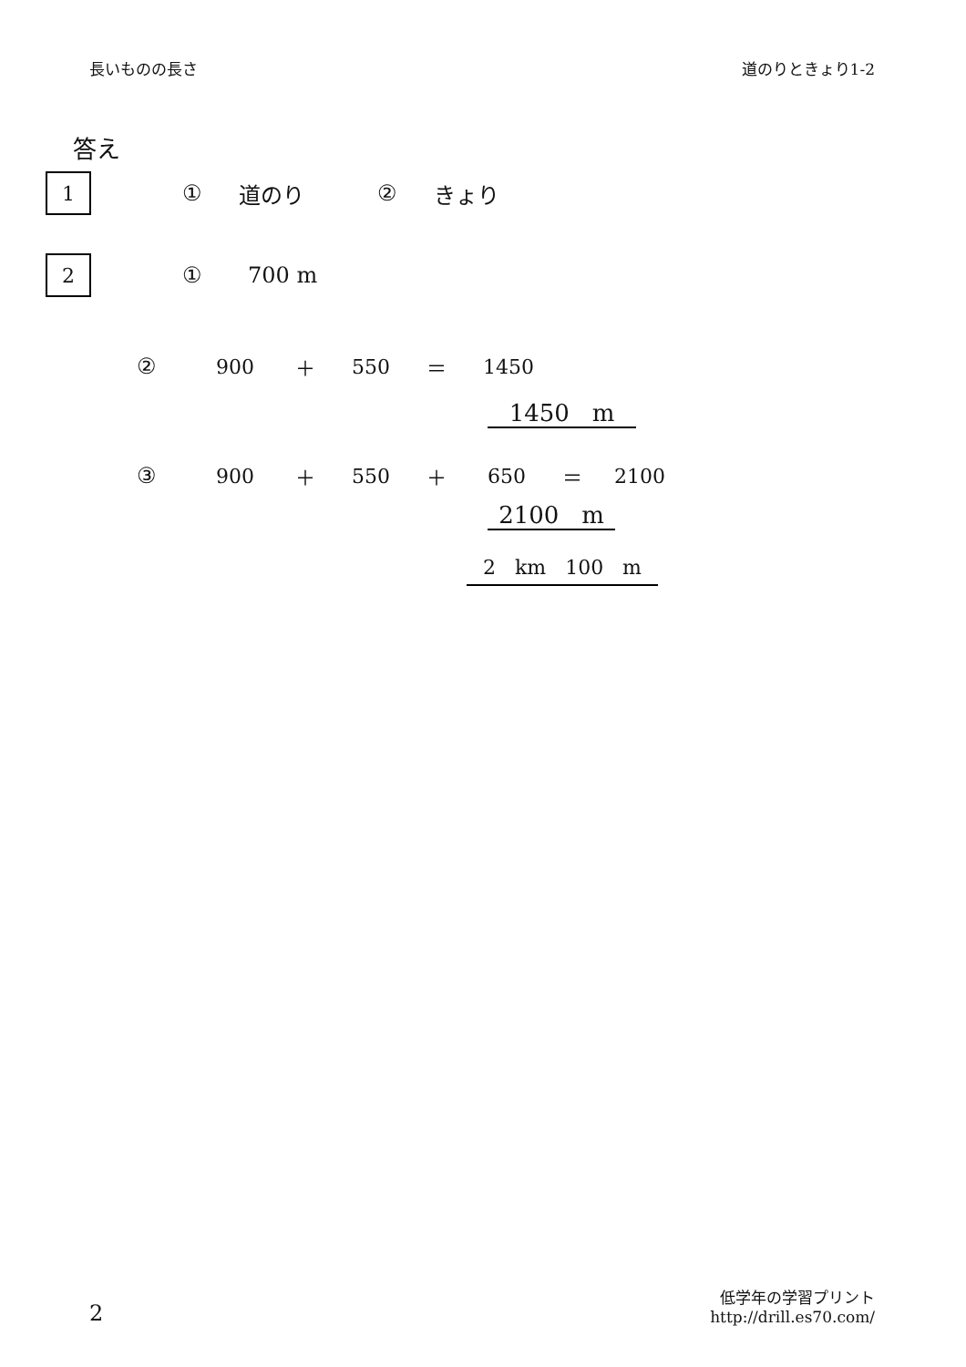長いものの長さ 道のりときょり1-2
答え
1
① 道のり ② きょり
2
① 700 m
② 900 ＋ 550 ＝ 1450
1450 m
③ 900 ＋ 550 ＋ 650 ＝ 2100
2100 m
2 km 100 m
2 低学年の学習プリント
http://drill.es70.com/